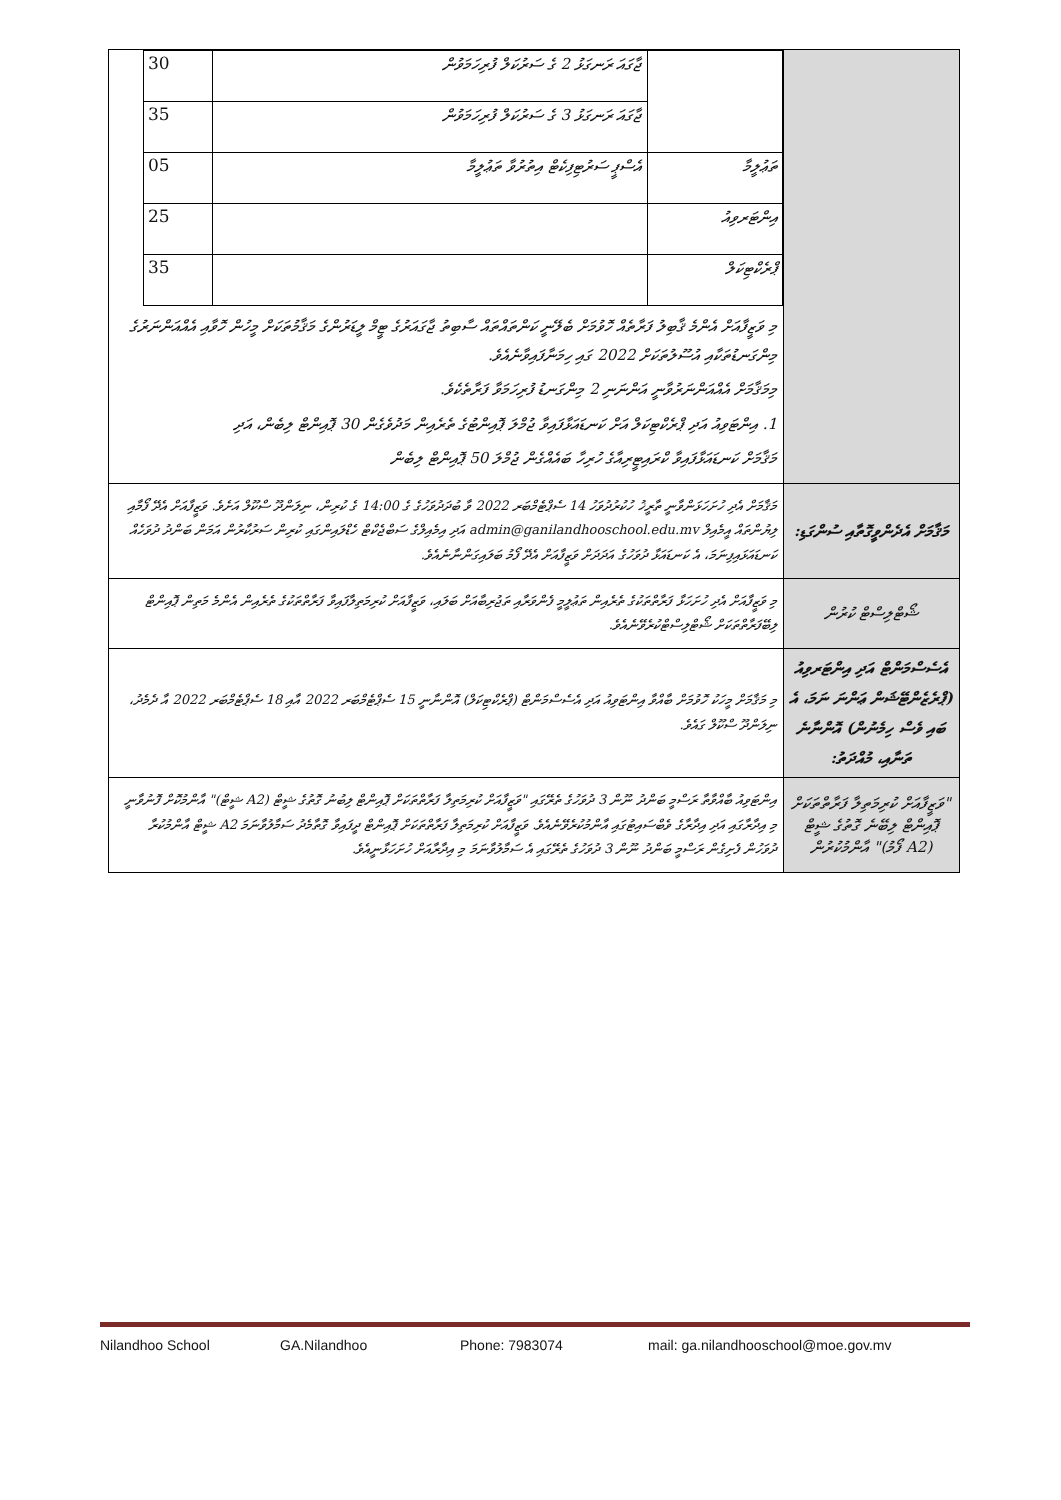| | / / ޖާގައަ ރަނގަޅު 2 ގެ ސަރުކަލް ފުރިހަމަވުން / 30 / / / ޖާގައަ ރަނގަޅު 3 ގެ ސަރުކަލް ފުރިހަމަވުން / 35 / / ތަޢުލީމާ / އެސްޕީ ސަރުޓިފިކެޓް އިތުރުވާ ތަޢުލީމާ / 05 / / އިންޓަރވިއު / / 25 / / ޕްރެކްޓިކަލް / / 35 / މި ވަޒީފާއަށް އެންމެ ޤާބިލު ފަރާތެއް ހޮވުމަށް ބެލޭނީ ކަންތައްތައް ސާބިތު ޖާގައަރުގެ ޓީމް ލީޑަރުންގެ މަޤާމުތަކަށް މީހުން ހޮވާއި އެއްއަންނަރުގެ މިންގަނޑުތަކާއި އުސޫލުތަކަށް 2022 ގައި ހިމަނާފައިވާނެއެވެ. މިމަޤާމަށް އެއްއަންނަރުވާނީ އަންނަނި 2 މިންގަނޑު ފުރިހަމަވާ ފަރާތެކެވެ. 1. އިންޓަވިއު އަދި ޕްރެކްޓިކަލް އަށް ކަނޑައަޅާފައިވާ ޖުމްލަ ޕޮއިންޓުގެ ތެރެއިން މަދުވެގެން 30 ޕޮއިންޓް ލިބެން، އަދި މަޤާމަށް ކަނޑައަޅާފައިވާ ކްރައިޓީރިއާގެ ހުރިހާ ބައެއްގެން ޖުމްލަ 50 ޕޮއިންޓް ލިބެން |
| މަޤާމަށް އެދެންވީގޮތާއި ސުންގަޑި: | މަޤާމަށް އެދި ހުށަހަޅަންވާނީ ތާރީޚު ހުކުރުދުވަހު 14 ސެޕްޓެމްބަރ 2022 ވާ ބުދަދުވަހުގެ ގެ 14:00 ގެ ކުރިން، ނިލަންދޫ ސްކޫލް އަށެވެ. ވަޒީފާއަށް އެދޭ ފޯމާއި ލިޔުންތައް އީމެއިލް admin@ganilandhooschool.edu.mv އަދި އިމެއިލްގެ ސަބްޖެކްޓް ހެޑްލައިންގައި ކުރިން ސަރުކާރުން އަމަން ބަންދު ދުވަހެއް ކަނޑައަޅައިފިނަމަ، އެ ކަނޑައަޅާ ދުވަހުގެ އަދަދަށް ވަޒީފާއަށް އެދޭ ފޯމު ބަލައިގަންނާނެއެވެ. |
| ޝޯޓްލިސްޓް ކުރުން | މި ވަޒީފާއަށް އެދި ހުށަހަޅާ ފަރާތްތަކުގެ ތެރެއިން ތަޢުލީމީ ފެންވަރާއި ތަޖުރިބާއަށް ބަލައި، ވަޒީފާއަށް ކުރިމަތިލާފައިވާ ފަރާތްތަކުގެ ތެރެއިން އެންމެ މަތިން ޕޮއިންޓް ލިބޭފަރާތްތަކަށް ޝޯޓްލިސްޓްކުރެވޭނެއެވެ. |
| އެސެސްމަންޓް އަދި އިންޓަރވިއު (ޕްރެޒެންޓޭޝަން ޢަންނަ ނަމަ، އެ ބައި ވެސް ހިމެނުން) އޮންނާނެ ތަނާއި، މުއްދަތު: | މި މަޤާމަށް މީހަކު ހޮވުމަށް ބާއްވާ އިންޓަވިއު އަދި އެސެސްމަންޓް (ޕްރެކްޓިކަލް) އޮންނާނީ 15 ސެޕްޓެމްބަރ 2022 އާއި 18 ސެޕްޓެމްބަރ 2022 އާ ދެމެދު، ނިލަންދޫ ސްކޫލް ގައެވެ. |
| "ވަޒީފާއަށް ކުރިމަތިލާ ފަރާތްތަކަށް ޕޮއިންޓް ލިބޭނެ ގޮތުގެ ޝީޓް (A2 ފޯމު)" އާންމުކުރުން | އިންޓަވިއު ބާއްވާތާ ރަސްމީ ބަންދު ނޫން 3 ދުވަހުގެ ތެރޭގައި "ވަޒީފާއަށް ކުރިމަތިލާ ފަރާތްތަކަށް ޕޮއިންޓް ލިބުނު ގޮތުގެ ޝީޓް (A2 ޝީޓް)" އާންމުކޮށް ފޮނުވާނީ މި އިދާރާގައި އަދި އިދާރާގެ ވެބްސައިޓުގައި އާންމުކުރެވޭނެއެވެ. ވަޒީފާއަށް ކުރިމަތިލާ ފަރާތްތަކަށް ޕޮއިންޓް ދީފައިވާ ގޮތާމެދު ސަމާލުވާނަމަ A2 ޝީޓް އާންމުކުރާ ދުވަހުން ފެށިގެން ރަސްމީ ބަންދު ނޫން 3 ދުވަހުގެ ތެރޭގައި އެ ސަމާލުވާނަމަ މި އިދާރާއަށް ހުށަހަޅާނީއެވެ. |
Nilandhoo School GA.Nilandhoo Phone: 7983074 mail: ga.nilandhooschool@moe.gov.mv